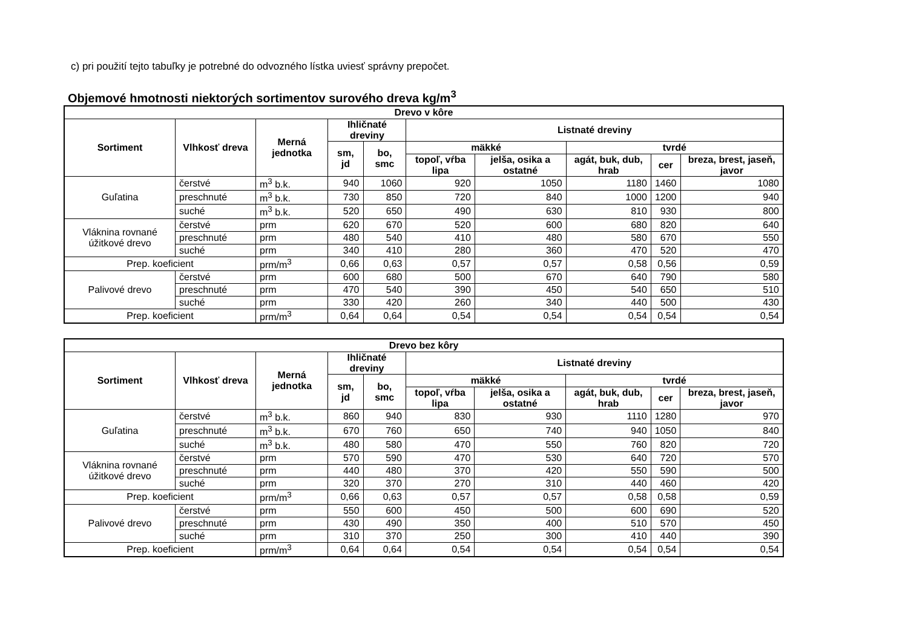c) pri použití tejto tabuľky je potrebné do odvozného lístka uviesť správny prepočet.
Objemové hmotnosti niektorých sortimentov surového dreva kg/m<sup>3</sup>
| Drevo v kôre | | | | | | | | | |
| --- | --- | --- | --- | --- | --- | --- | --- | --- | --- |
| Sortiment | Vlhkosť dreva | Merná jednotka | Ihličnaté dreviny | | Listnaté dreviny | | | | |
| | | | sm, jd | bo, smc | mäkké | | tvrdé | | |
| | | | | | topoľ, vŕba lipa | jelša, osika a ostatné | agát, buk, dub, hrab | cer | breza, brest, jaseň, javor |
| Guľatina | čerstvé | m<sup>3</sup> b.k. | 940 | 1060 | 920 | 1050 | 1180 | 1460 | 1080 |
| | preschnuté | m<sup>3</sup> b.k. | 730 | 850 | 720 | 840 | 1000 | 1200 | 940 |
| | suché | m<sup>3</sup> b.k. | 520 | 650 | 490 | 630 | 810 | 930 | 800 |
| Vláknina rovnané úžitkové drevo | čerstvé | prm | 620 | 670 | 520 | 600 | 680 | 820 | 640 |
| | preschnuté | prm | 480 | 540 | 410 | 480 | 580 | 670 | 550 |
| | suché | prm | 340 | 410 | 280 | 360 | 470 | 520 | 470 |
| Prep. koeficient | | prm/m<sup>3</sup> | 0,66 | 0,63 | 0,57 | 0,57 | 0,58 | 0,56 | 0,59 |
| Palivové drevo | čerstvé | prm | 600 | 680 | 500 | 670 | 640 | 790 | 580 |
| | preschnuté | prm | 470 | 540 | 390 | 450 | 540 | 650 | 510 |
| | suché | prm | 330 | 420 | 260 | 340 | 440 | 500 | 430 |
| Prep. koeficient | | prm/m<sup>3</sup> | 0,64 | 0,64 | 0,54 | 0,54 | 0,54 | 0,54 | 0,54 |
| Drevo bez kôry | | | | | | | | | |
| --- | --- | --- | --- | --- | --- | --- | --- | --- | --- |
| Sortiment | Vlhkosť dreva | Merná jednotka | Ihličnaté dreviny | | Listnaté dreviny | | | | |
| | | | sm, jd | bo, smc | mäkké | | tvrdé | | |
| | | | | | topoľ, vŕba lipa | jelša, osika a ostatné | agát, buk, dub, hrab | cer | breza, brest, jaseň, javor |
| Guľatina | čerstvé | m<sup>3</sup> b.k. | 860 | 940 | 830 | 930 | 1110 | 1280 | 970 |
| | preschnuté | m<sup>3</sup> b.k. | 670 | 760 | 650 | 740 | 940 | 1050 | 840 |
| | suché | m<sup>3</sup> b.k. | 480 | 580 | 470 | 550 | 760 | 820 | 720 |
| Vláknina rovnané úžitkové drevo | čerstvé | prm | 570 | 590 | 470 | 530 | 640 | 720 | 570 |
| | preschnuté | prm | 440 | 480 | 370 | 420 | 550 | 590 | 500 |
| | suché | prm | 320 | 370 | 270 | 310 | 440 | 460 | 420 |
| Prep. koeficient | | prm/m<sup>3</sup> | 0,66 | 0,63 | 0,57 | 0,57 | 0,58 | 0,58 | 0,59 |
| Palivové drevo | čerstvé | prm | 550 | 600 | 450 | 500 | 600 | 690 | 520 |
| | preschnuté | prm | 430 | 490 | 350 | 400 | 510 | 570 | 450 |
| | suché | prm | 310 | 370 | 250 | 300 | 410 | 440 | 390 |
| Prep. koeficient | | prm/m<sup>3</sup> | 0,64 | 0,64 | 0,54 | 0,54 | 0,54 | 0,54 | 0,54 |